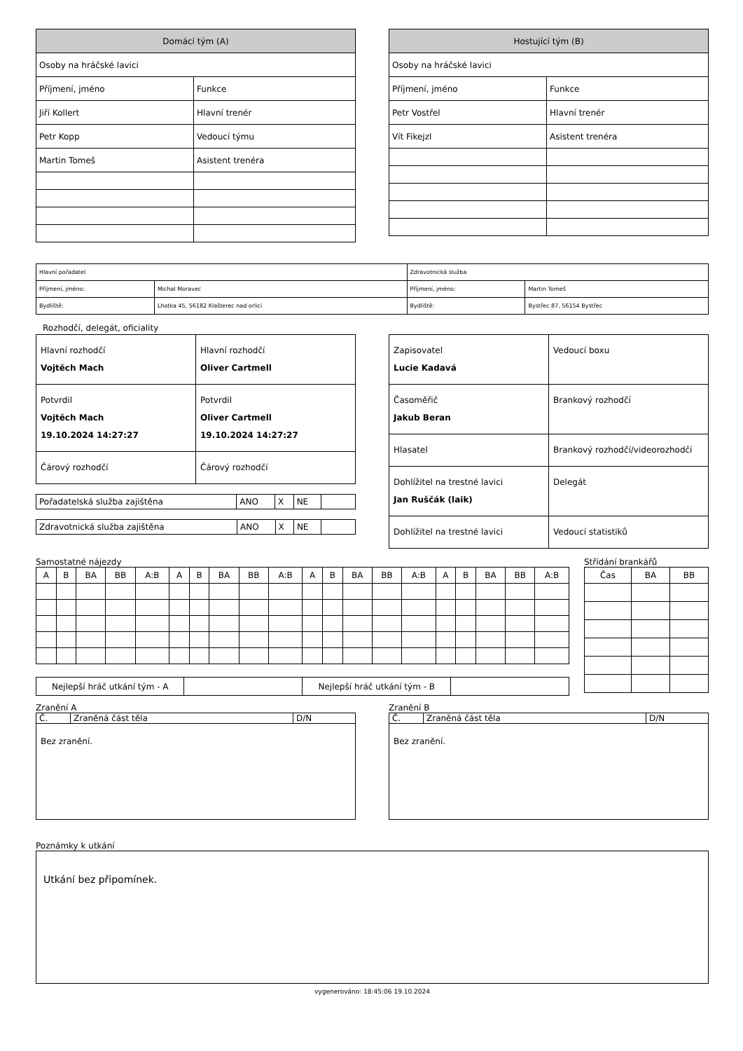| Domácí tým (A) | |
| --- | --- |
| Osoby na hráčské lavici | |
| Příjmení, jméno | Funkce |
| Jiří Kollert | Hlavní trenér |
| Petr Kopp | Vedoucí týmu |
| Martin Tomeš | Asistent trenéra |
| Hostující tým (B) | |
| --- | --- |
| Osoby na hráčské lavici | |
| Příjmení, jméno | Funkce |
| Petr Vostřel | Hlavní trenér |
| Vít Fikejzl | Asistent trenéra |
| Hlavní pořadatel | | Zdravotnická služba | |
| Příjmení, jméno: | Michal Moravec | Příjmení, jméno: | Martin Tomeš |
| Bydliště: | Lhotka 45, 56182 Klašterec nad orlici | Bydliště: | Bystřec 87, 56154 Bystřec |
Rozhodčí, delegát, oficiality
| Hlavní rozhodčí Vojtěch Mach | Hlavní rozhodčí Oliver Cartmell |
| Potvrdil Vojtěch Mach 19.10.2024 14:27:27 | Potvrdil Oliver Cartmell 19.10.2024 14:27:27 |
| Čárový rozhodčí | Čárový rozhodčí |
| Pořadatelská služba zajištěna | ANO | X | NE | |
| Zdravotnická služba zajištěna | ANO | X | NE | |
| Zapisovatel Lucie Kadavá | Vedoucí boxu |
| Časoměřič Jakub Beran | Brankový rozhodčí |
| Hlasatel | Brankový rozhodčí/videorozhodčí |
| Dohlížitel na trestné lavici Jan Ruščák (laik) | Delegát |
| Dohlížitel na trestné lavici | Vedoucí statistiků |
Samostatné nájezdy
| A | B | BA | BB | A:B | A | B | BA | BB | A:B | A | B | BA | BB | A:B | A | B | BA | BB | A:B |
| --- | --- | --- | --- | --- | --- | --- | --- | --- | --- | --- | --- | --- | --- | --- | --- | --- | --- | --- | --- |
| Nejlepší hráč utkání tým - A | | Nejlepší hráč utkání tým - B | |
Střídání brankářů
| Čas | BA | BB |
| --- | --- | --- |
Zranění A
| Č. | Zraněná část těla | D/N |
| Bez zranění. | | |
Zranění B
| Č. | Zraněná část těla | D/N |
| Bez zranění. | | |
Poznámky k utkání
Utkání bez připomínek.
vygenerováno: 18:45:06 19.10.2024